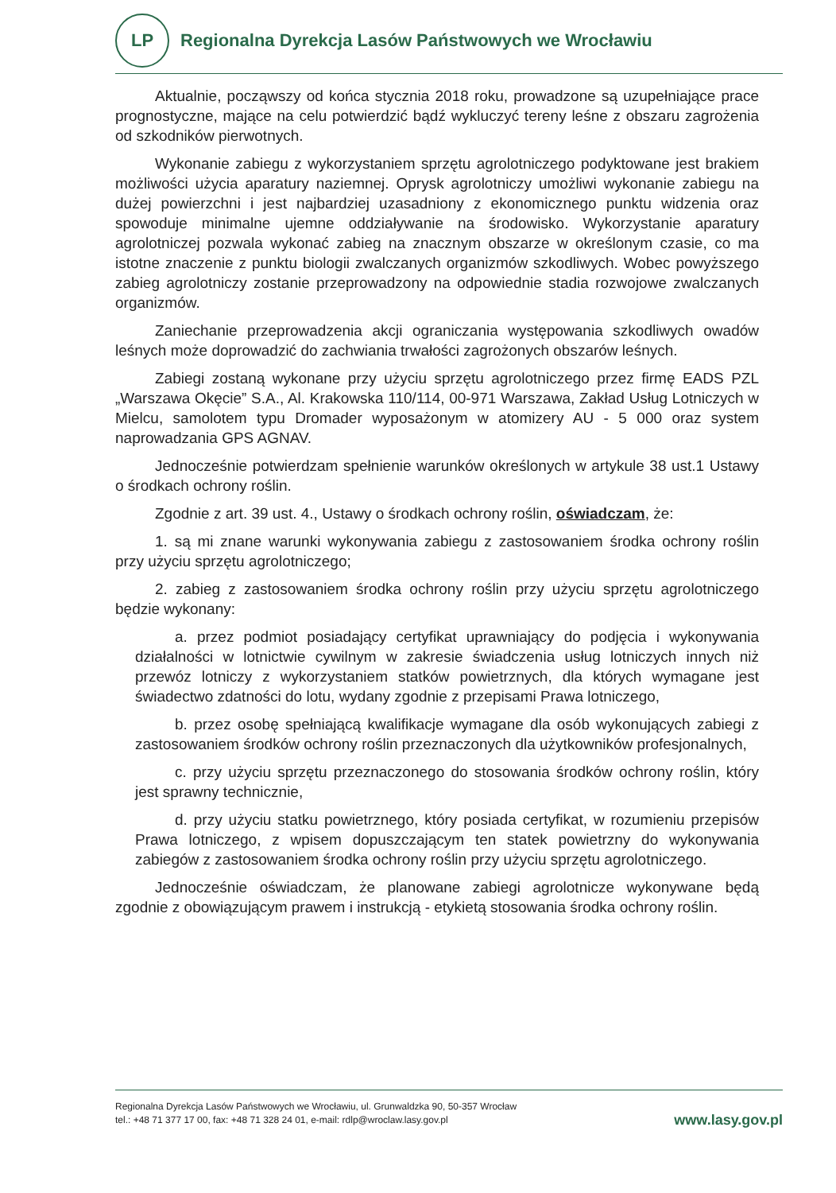LP
Regionalna Dyrekcja Lasów Państwowych we Wrocławiu
Aktualnie, począwszy od końca stycznia 2018 roku, prowadzone są uzupełniające prace prognostyczne, mające na celu potwierdzić bądź wykluczyć tereny leśne z obszaru zagrożenia od szkodników pierwotnych.
Wykonanie zabiegu z wykorzystaniem sprzętu agrolotniczego podyktowane jest brakiem możliwości użycia aparatury naziemnej. Oprysk agrolotniczy umożliwi wykonanie zabiegu na dużej powierzchni i jest najbardziej uzasadniony z ekonomicznego punktu widzenia oraz spowoduje minimalne ujemne oddziaływanie na środowisko. Wykorzystanie aparatury agrolotniczej pozwala wykonać zabieg na znacznym obszarze w określonym czasie, co ma istotne znaczenie z punktu biologii zwalczanych organizmów szkodliwych. Wobec powyższego zabieg agrolotniczy zostanie przeprowadzony na odpowiednie stadia rozwojowe zwalczanych organizmów.
Zaniechanie przeprowadzenia akcji ograniczania występowania szkodliwych owadów leśnych może doprowadzić do zachwiania trwałości zagrożonych obszarów leśnych.
Zabiegi zostaną wykonane przy użyciu sprzętu agrolotniczego przez firmę EADS PZL „Warszawa Okęcie” S.A., Al. Krakowska 110/114, 00-971 Warszawa, Zakład Usług Lotniczych w Mielcu, samolotem typu Dromader wyposażonym w atomizery AU - 5 000 oraz system naprowadzania GPS AGNAV.
Jednocześnie potwierdzam spełnienie warunków określonych w artykule 38 ust.1 Ustawy o środkach ochrony roślin.
Zgodnie z art. 39 ust. 4., Ustawy o środkach ochrony roślin, oświadczam, że:
1. są mi znane warunki wykonywania zabiegu z zastosowaniem środka ochrony roślin przy użyciu sprzętu agrolotniczego;
2. zabieg z zastosowaniem środka ochrony roślin przy użyciu sprzętu agrolotniczego będzie wykonany:
a. przez podmiot posiadający certyfikat uprawniający do podjęcia i wykonywania działalności w lotnictwie cywilnym w zakresie świadczenia usług lotniczych innych niż przewóz lotniczy z wykorzystaniem statków powietrznych, dla których wymagane jest świadectwo zdatności do lotu, wydany zgodnie z przepisami Prawa lotniczego,
b. przez osobę spełniającą kwalifikacje wymagane dla osób wykonujących zabiegi z zastosowaniem środków ochrony roślin przeznaczonych dla użytkowników profesjonalnych,
c. przy użyciu sprzętu przeznaczonego do stosowania środków ochrony roślin, który jest sprawny technicznie,
d. przy użyciu statku powietrznego, który posiada certyfikat, w rozumieniu przepisów Prawa lotniczego, z wpisem dopuszczającym ten statek powietrzny do wykonywania zabiegów z zastosowaniem środka ochrony roślin przy użyciu sprzętu agrolotniczego.
Jednocześnie oświadczam, że planowane zabiegi agrolotnicze wykonywane będą zgodnie z obowiązującym prawem i instrukcją - etykietą stosowania środka ochrony roślin.
Regionalna Dyrekcja Lasów Państwowych we Wrocławiu, ul. Grunwaldzka 90, 50-357 Wrocław
tel.: +48 71 377 17 00, fax: +48 71 328 24 01, e-mail: rdlp@wroclaw.lasy.gov.pl
www.lasy.gov.pl